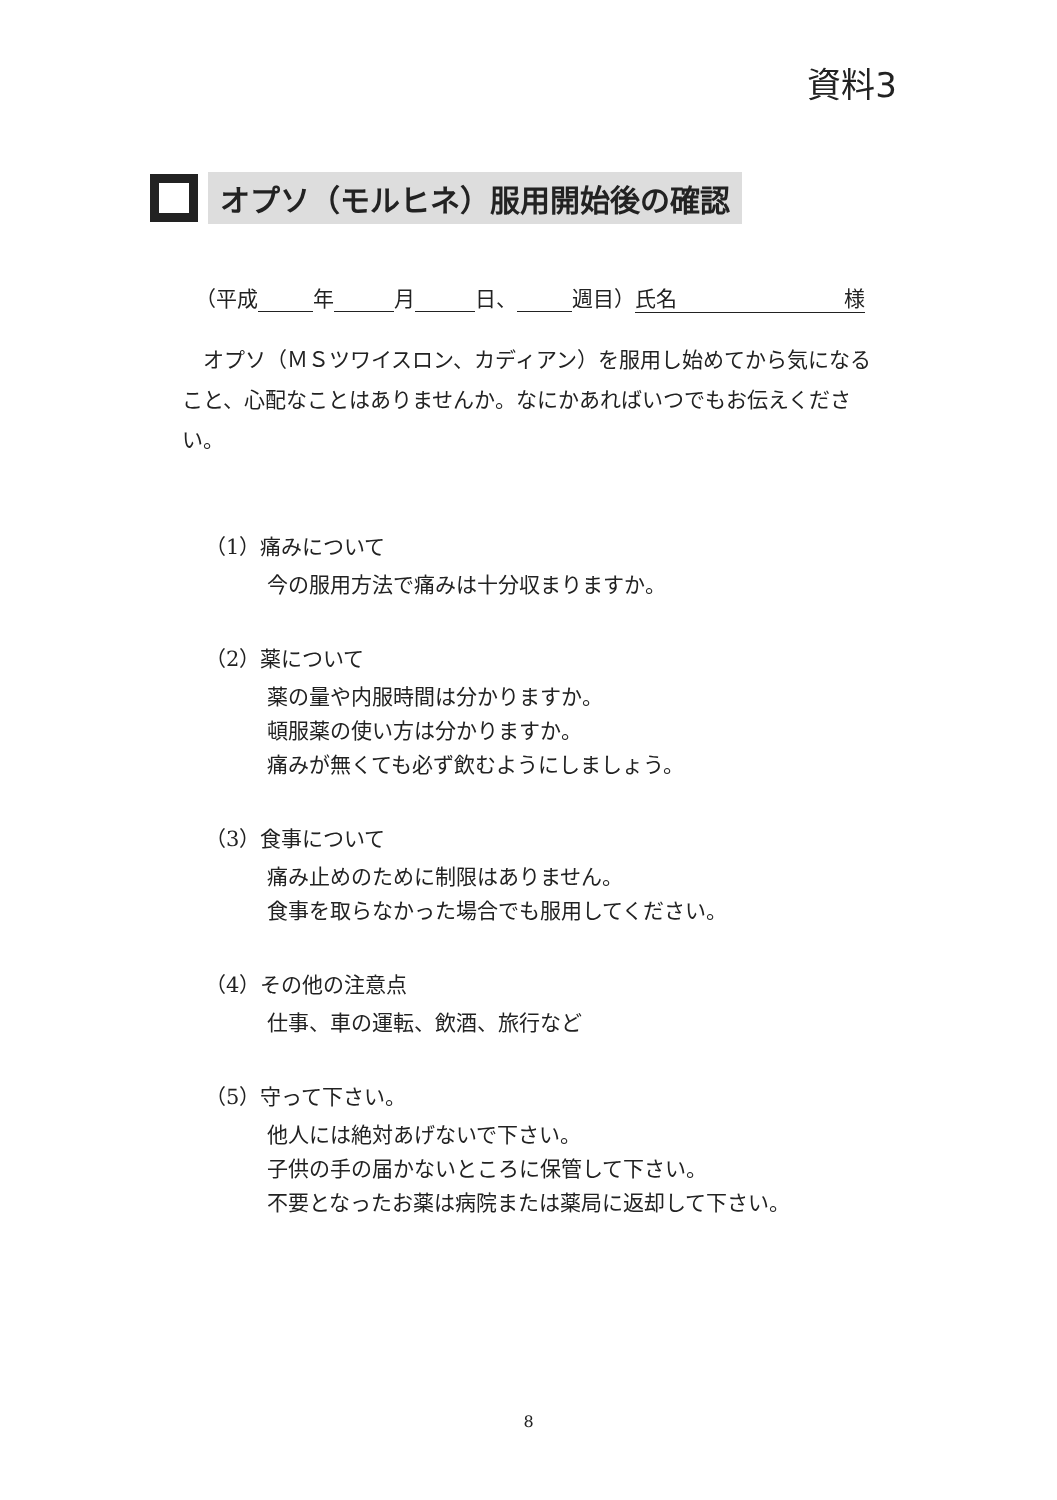資料3
オプソ（モルヒネ）服用開始後の確認
（平成 年 月 日、 週目） 氏名 様
オプソ（ＭＳツワイスロン、カディアン）を服用し始めてから気になること、心配なことはありませんか。なにかあればいつでもお伝えください。
（1）痛みについて
今の服用方法で痛みは十分収まりますか。
（2）薬について
薬の量や内服時間は分かりますか。
頓服薬の使い方は分かりますか。
痛みが無くても必ず飲むようにしましょう。
（3）食事について
痛み止めのために制限はありません。
食事を取らなかった場合でも服用してください。
（4）その他の注意点
仕事、車の運転、飲酒、旅行など
（5）守って下さい。
他人には絶対あげないで下さい。
子供の手の届かないところに保管して下さい。
不要となったお薬は病院または薬局に返却して下さい。
8